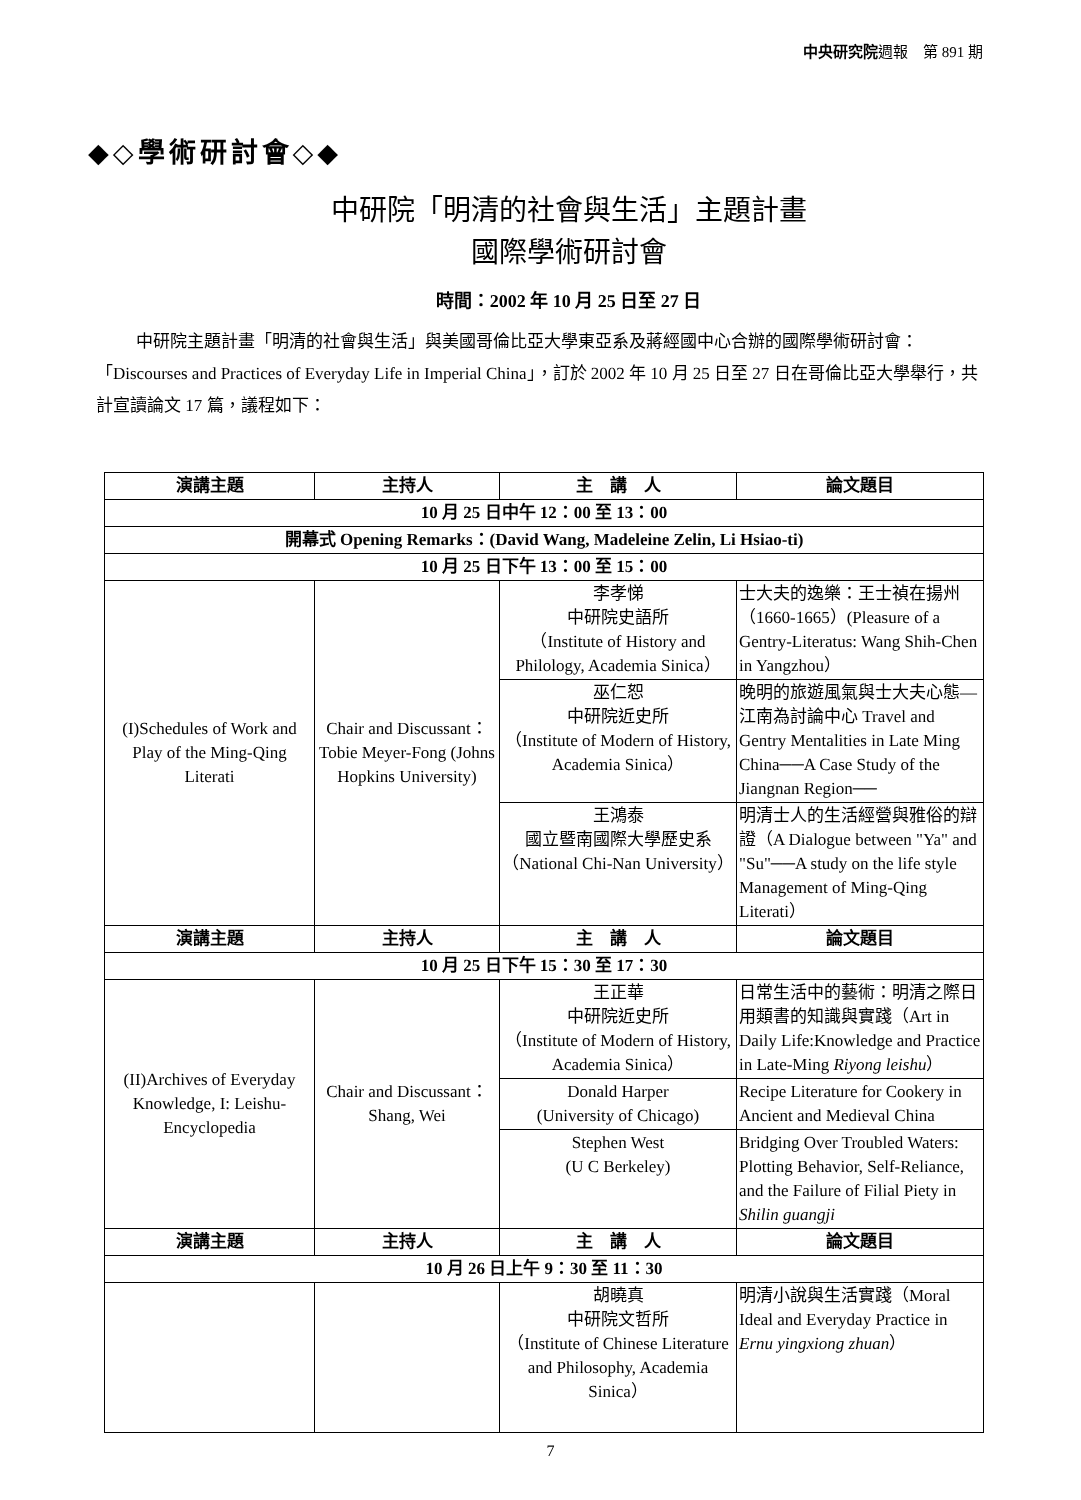中央研究院週報　第 891 期
◆◇學術研討會◇◆
中研院「明清的社會與生活」主題計畫
國際學術研討會
時間：2002 年 10 月 25 日至 27 日
中研院主題計畫「明清的社會與生活」與美國哥倫比亞大學東亞系及蔣經國中心合辦的國際學術研討會：「Discourses and Practices of Everyday Life in Imperial China」，訂於 2002 年 10 月 25 日至 27 日在哥倫比亞大學舉行，共計宣讀論文 17 篇，議程如下：
| 演講主題 | 主持人 | 主 講 人 | 論文題目 |
| --- | --- | --- | --- |
| 10 月 25 日中午 12：00 至 13：00 | | | |
| 開幕式 Opening Remarks：(David Wang, Madeleine Zelin, Li Hsiao-ti) | | | |
| 10 月 25 日下午 13：00 至 15：00 | | | |
| (I)Schedules of Work and Play of the Ming-Qing Literati | Chair and Discussant：Tobie Meyer-Fong (Johns Hopkins University) | 李孝悌 中研院史語所 （Institute of History and Philology, Academia Sinica） | 士大夫的逸樂：王士禎在揚州（1660-1665）(Pleasure of a Gentry-Literatus: Wang Shih-Chen in Yangzhou） |
| | | 巫仁恕 中研院近史所 （Institute of Modern of History, Academia Sinica） | 晚明的旅遊風氣與士大夫心態—江南為討論中心 Travel and Gentry Mentalities in Late Ming China──A Case Study of the Jiangnan Region── |
| | | 王鴻泰 國立暨南國際大學歷史系 （National Chi-Nan University） | 明清士人的生活經營與雅俗的辯證（A Dialogue between "Ya" and "Su"──A study on the life style Management of Ming-Qing Literati） |
| 演講主題 | 主持人 | 主 講 人 | 論文題目 |
| 10 月 25 日下午 15：30 至 17：30 | | | |
| (II)Archives of Everyday Knowledge, I: Leishu-Encyclopedia | Chair and Discussant：Shang, Wei | 王正華 中研院近史所 （Institute of Modern of History, Academia Sinica） | 日常生活中的藝術：明清之際日用類書的知識與實踐（Art in Daily Life:Knowledge and Practice in Late-Ming Riyong leishu ） |
| | | Donald Harper (University of Chicago) | Recipe Literature for Cookery in Ancient and Medieval China |
| | | Stephen West (U C Berkeley) | Bridging Over Troubled Waters: Plotting Behavior, Self-Reliance, and the Failure of Filial Piety in Shilin guangji |
| 演講主題 | 主持人 | 主 講 人 | 論文題目 |
| 10 月 26 日上午 9：30 至 11：30 | | | |
| | | 胡曉真 中研院文哲所 （Institute of Chinese Literature and Philosophy, Academia Sinica） | 明清小說與生活實踐（Moral Ideal and Everyday Practice in Ernu yingxiong zhuan ） |
7